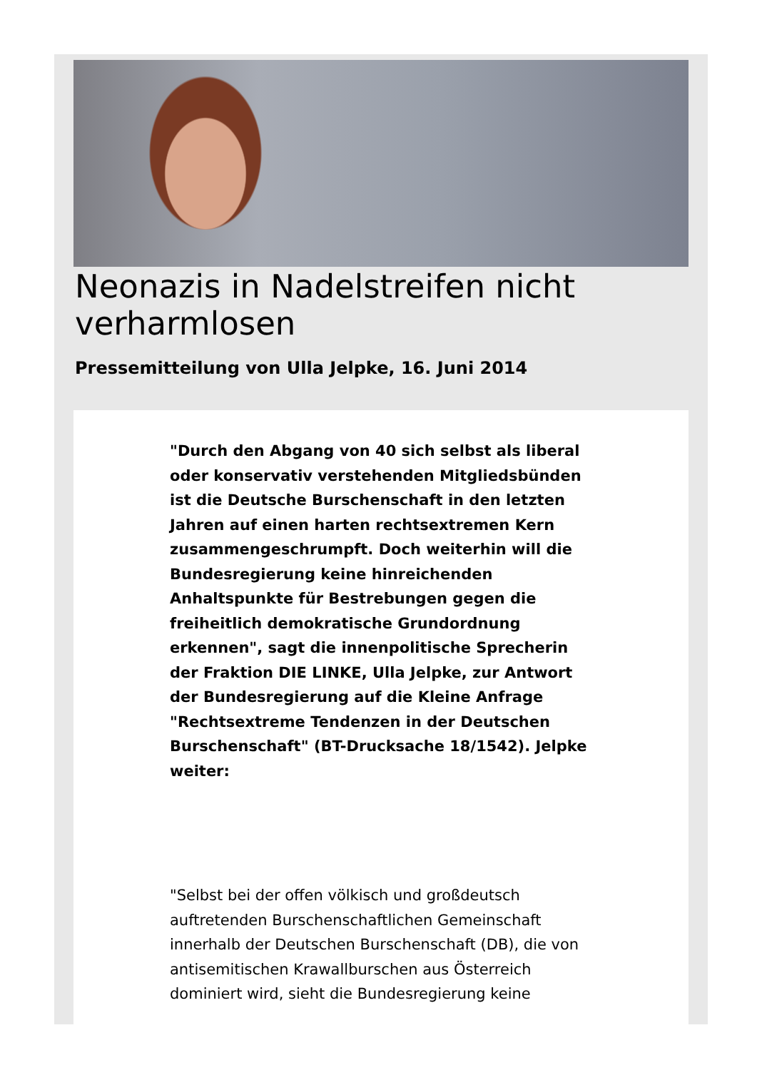Neonazis in Nadelstreifen nicht verharmlosen
Pressemitteilung von Ulla Jelpke, 16. Juni 2014
"Durch den Abgang von 40 sich selbst als liberal oder konservativ verstehenden Mitgliedsbünden ist die Deutsche Burschenschaft in den letzten Jahren auf einen harten rechtsextremen Kern zusammengeschrumpft. Doch weiterhin will die Bundesregierung keine hinreichenden Anhaltspunkte für Bestrebungen gegen die freiheitlich demokratische Grundordnung erkennen", sagt die innenpolitische Sprecherin der Fraktion DIE LINKE, Ulla Jelpke, zur Antwort der Bundesregierung auf die Kleine Anfrage "Rechtsextreme Tendenzen in der Deutschen Burschenschaft" (BT-Drucksache 18/1542). Jelpke weiter:
"Selbst bei der offen völkisch und großdeutsch auftretenden Burschenschaftlichen Gemeinschaft innerhalb der Deutschen Burschenschaft (DB), die von antisemitischen Krawallburschen aus Österreich dominiert wird, sieht die Bundesregierung keine